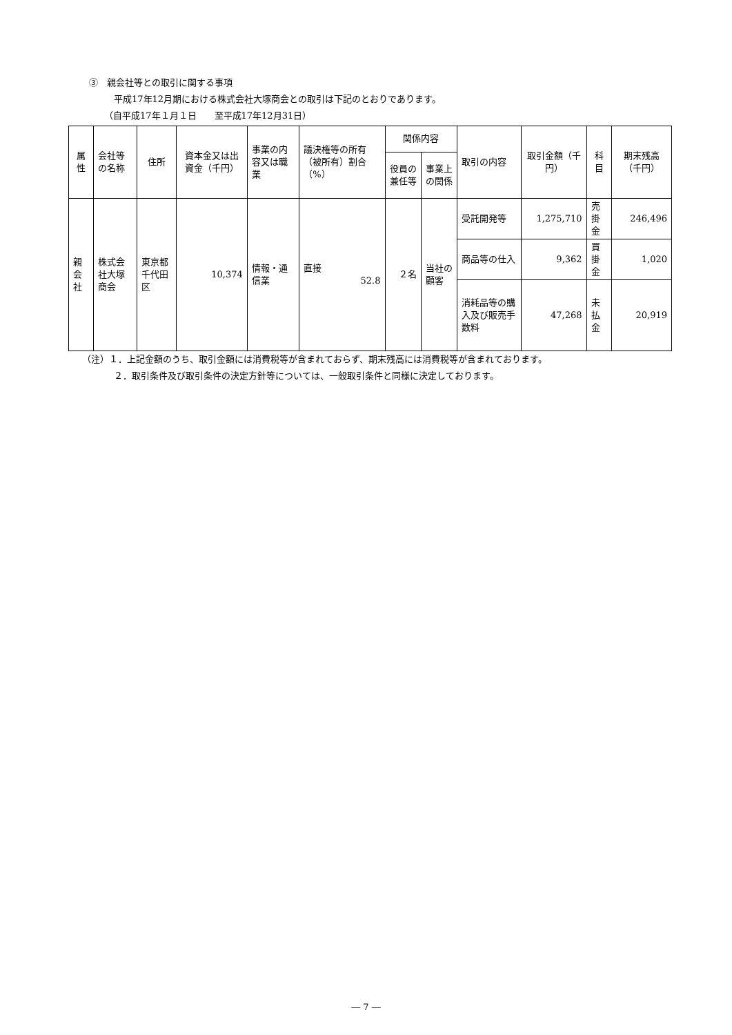③　親会社等との取引に関する事項
平成17年12月期における株式会社大塚商会との取引は下記のとおりであります。
（自平成17年１月１日　　至平成17年12月31日）
| 属性 | 会社等の名称 | 住所 | 資本金又は出資金（千円） | 事業の内容又は職業 | 議決権等の所有（被所有）割合（%） | 関係内容 | | 取引の内容 | 取引金額（千円） | 科目 | 期末残高（千円） |
| --- | --- | --- | --- | --- | --- | --- | --- | --- | --- | --- | --- |
| | | | | | | 役員の兼任等 | 事業上の関係 | | | | |
| 親会社 | 株式会社大塚商会 | 東京都千代田区 | 10,374 | 情報・通信業 | 直接 52.8 | ２名 | 当社の顧客 | 受託開発等 | 1,275,710 | 売掛金 | 246,496 |
| | | | | | | | | 商品等の仕入 | 9,362 | 買掛金 | 1,020 |
| | | | | | | | | 消耗品等の購入及び販売手数料 | 47,268 | 未払金 | 20,919 |
（注）１．上記金額のうち、取引金額には消費税等が含まれておらず、期末残高には消費税等が含まれております。
２．取引条件及び取引条件の決定方針等については、一般取引条件と同様に決定しております。
― 7 ―